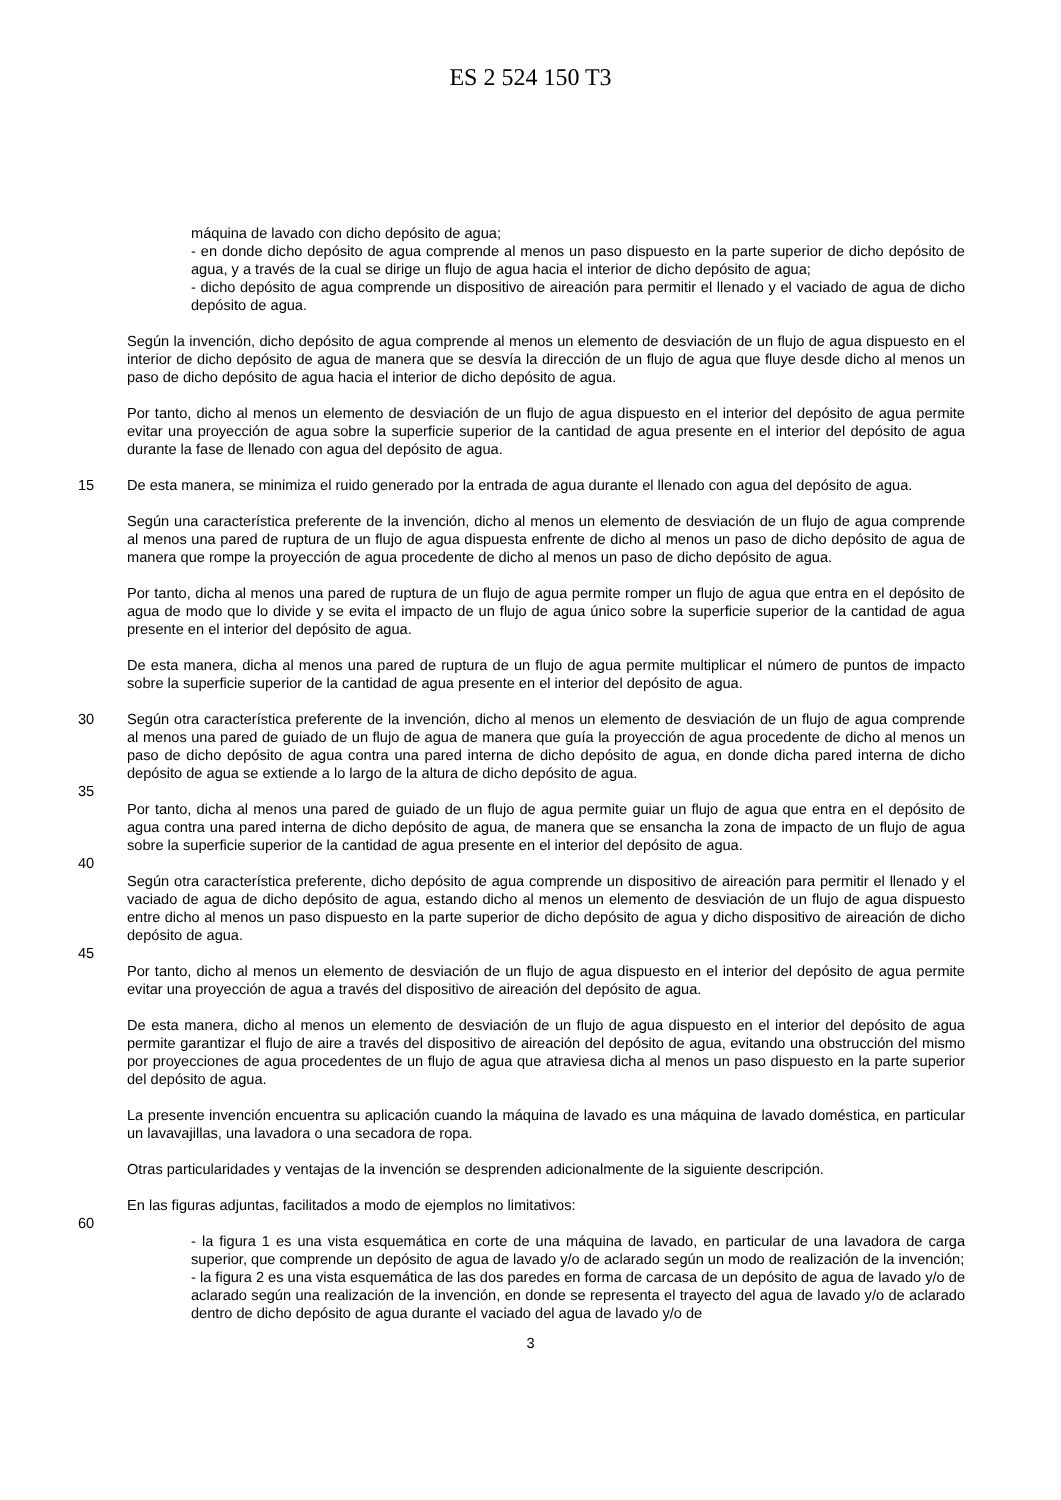ES 2 524 150 T3
máquina de lavado con dicho depósito de agua;
- en donde dicho depósito de agua comprende al menos un paso dispuesto en la parte superior de dicho depósito de agua, y a través de la cual se dirige un flujo de agua hacia el interior de dicho depósito de agua;
- dicho depósito de agua comprende un dispositivo de aireación para permitir el llenado y el vaciado de agua de dicho depósito de agua.
Según la invención, dicho depósito de agua comprende al menos un elemento de desviación de un flujo de agua dispuesto en el interior de dicho depósito de agua de manera que se desvía la dirección de un flujo de agua que fluye desde dicho al menos un paso de dicho depósito de agua hacia el interior de dicho depósito de agua.
Por tanto, dicho al menos un elemento de desviación de un flujo de agua dispuesto en el interior del depósito de agua permite evitar una proyección de agua sobre la superficie superior de la cantidad de agua presente en el interior del depósito de agua durante la fase de llenado con agua del depósito de agua.
15 De esta manera, se minimiza el ruido generado por la entrada de agua durante el llenado con agua del depósito de agua.
Según una característica preferente de la invención, dicho al menos un elemento de desviación de un flujo de agua comprende al menos una pared de ruptura de un flujo de agua dispuesta enfrente de dicho al menos un paso de dicho depósito de agua de manera que rompe la proyección de agua procedente de dicho al menos un paso de dicho depósito de agua.
Por tanto, dicha al menos una pared de ruptura de un flujo de agua permite romper un flujo de agua que entra en el depósito de agua de modo que lo divide y se evita el impacto de un flujo de agua único sobre la superficie superior de la cantidad de agua presente en el interior del depósito de agua.
De esta manera, dicha al menos una pared de ruptura de un flujo de agua permite multiplicar el número de puntos de impacto sobre la superficie superior de la cantidad de agua presente en el interior del depósito de agua.
30 Según otra característica preferente de la invención, dicho al menos un elemento de desviación de un flujo de agua comprende al menos una pared de guiado de un flujo de agua de manera que guía la proyección de agua procedente de dicho al menos un paso de dicho depósito de agua contra una pared interna de dicho depósito de agua, en donde dicha pared interna de dicho depósito de agua se extiende a lo largo de la altura de dicho depósito de agua.
35
Por tanto, dicha al menos una pared de guiado de un flujo de agua permite guiar un flujo de agua que entra en el depósito de agua contra una pared interna de dicho depósito de agua, de manera que se ensancha la zona de impacto de un flujo de agua sobre la superficie superior de la cantidad de agua presente en el interior del depósito de agua.
40
Según otra característica preferente, dicho depósito de agua comprende un dispositivo de aireación para permitir el llenado y el vaciado de agua de dicho depósito de agua, estando dicho al menos un elemento de desviación de un flujo de agua dispuesto entre dicho al menos un paso dispuesto en la parte superior de dicho depósito de agua y dicho dispositivo de aireación de dicho depósito de agua.
45
Por tanto, dicho al menos un elemento de desviación de un flujo de agua dispuesto en el interior del depósito de agua permite evitar una proyección de agua a través del dispositivo de aireación del depósito de agua.
De esta manera, dicho al menos un elemento de desviación de un flujo de agua dispuesto en el interior del depósito de agua permite garantizar el flujo de aire a través del dispositivo de aireación del depósito de agua, evitando una obstrucción del mismo por proyecciones de agua procedentes de un flujo de agua que atraviesa dicha al menos un paso dispuesto en la parte superior del depósito de agua.
La presente invención encuentra su aplicación cuando la máquina de lavado es una máquina de lavado doméstica, en particular un lavavajillas, una lavadora o una secadora de ropa.
Otras particularidades y ventajas de la invención se desprenden adicionalmente de la siguiente descripción.
En las figuras adjuntas, facilitados a modo de ejemplos no limitativos:
60
- la figura 1 es una vista esquemática en corte de una máquina de lavado, en particular de una lavadora de carga superior, que comprende un depósito de agua de lavado y/o de aclarado según un modo de realización de la invención;
- la figura 2 es una vista esquemática de las dos paredes en forma de carcasa de un depósito de agua de lavado y/o de aclarado según una realización de la invención, en donde se representa el trayecto del agua de lavado y/o de aclarado dentro de dicho depósito de agua durante el vaciado del agua de lavado y/o de
3